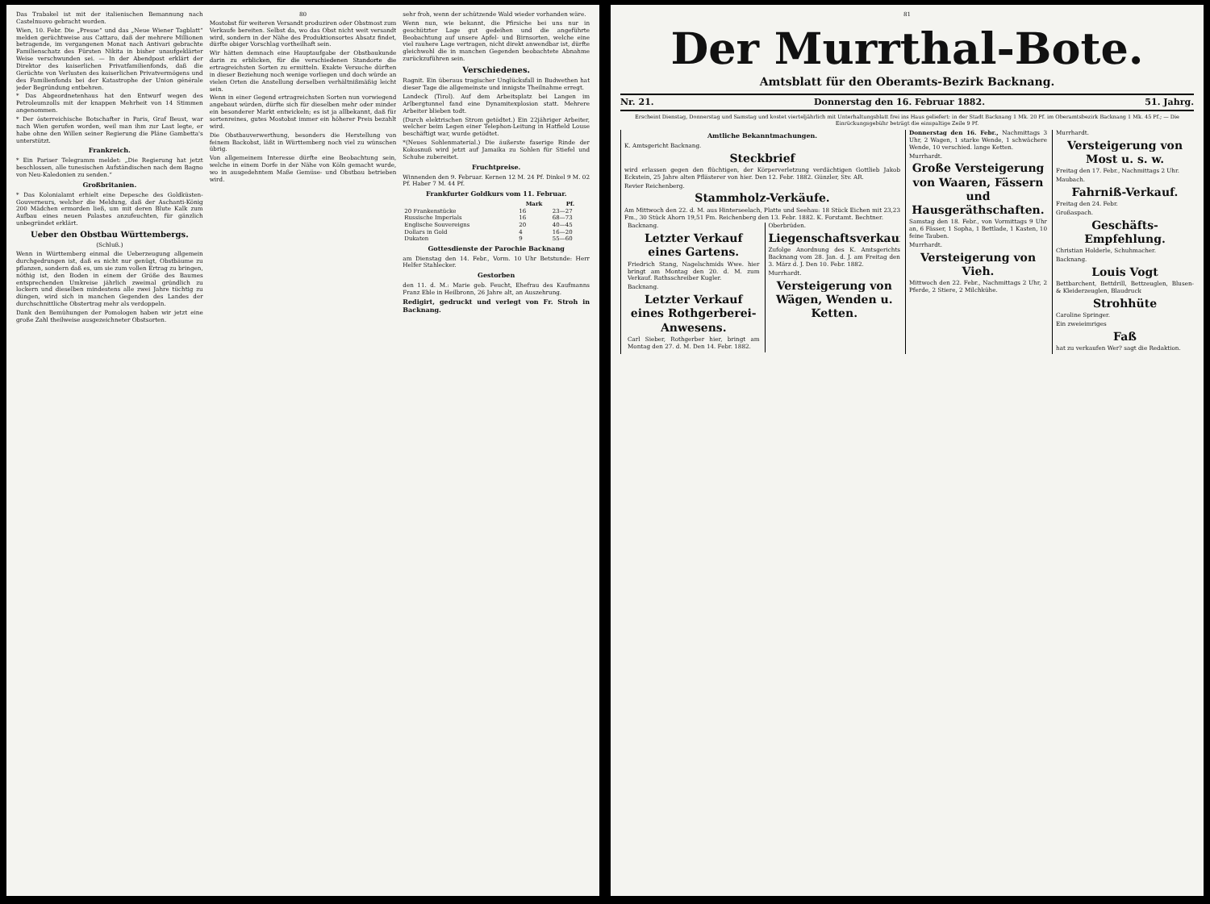Das Trabakel ist mit der italienischen Bemannung nach Castelnuovo gebracht worden.
Wien, 10. Febr. Die „Presse“ und das „Neue Wiener Tagblatt“ melden gerüchtweise aus Cattaro, daß der mehrere Millionen betragende, im vergangenen Monat nach Antivari gebrachte Familienschatz des Fürsten Nikita in bisher unaufgeklärter Weise verschwunden sei. — In der Abendpost erklärt der Direktor des kaiserlichen Privatfamilienfonds, daß die Gerüchte von Verlusten des kaiserlichen Privatvermögens und des Familienfonds bei der Katastrophe der Union générale jeder Begründung entbehren.
* Das Abgeordnetenhaus hat den Entwurf wegen des Petroleumzolls mit der knappen Mehrheit von 14 Stimmen angenommen.
* Der österreichische Botschafter in Paris, Graf Beust, war nach Wien gerufen worden, weil man ihm zur Last legte, er habe ohne den Willen seiner Regierung die Pläne Gambetta's unterstützt.
Frankreich.
* Ein Pariser Telegramm meldet: „Die Regierung hat jetzt beschlossen, alle tunesischen Aufständischen nach dem Bagno von Neu-Kaledonien zu senden.“
Großbritanien.
* Das Kolonialamt erhielt eine Depesche des Goldküsten-Gouverneurs, welcher die Meldung, daß der Aschanti-König 200 Mädchen ermorden ließ, um mit deren Blute Kalk zum Aufbau eines neuen Palastes anzufeuchten, für gänzlich unbegründet erklärt.
Ueber den Obstbau Württembergs.
(Schluß.)
Wenn in Württemberg einmal die Ueberzeugung allgemein durchgedrungen ist, daß es nicht nur genügt, Obstbäume zu pflanzen, sondern daß es, um sie zum vollen Ertrag zu bringen, nöthig ist, den Boden in einem der Größe des Baumes entsprechenden Umkreise jährlich zweimal gründlich zu lockern und dieselben mindestens alle zwei Jahre tüchtig zu düngen, wird sich in manchen Gegenden des Landes der durchschnittliche Obstertrag mehr als verdoppeln.
Dank den Bemühungen der Pomologen haben wir jetzt eine große Zahl theilweise ausgezeichneter Obstsorten.
80
Mostobst für weiteren Versandt produziren oder Obstmost zum Verkaufe bereiten. Selbst da, wo das Obst nicht weit versandt wird, sondern in der Nähe des Produktionsortes Absatz findet, dürfte obiger Vorschlag vortheilhaft sein.
Wir hätten demnach eine Hauptaufgabe der Obstbaukunde darin zu erblicken, für die verschiedenen Standorte die ertragreichsten Sorten zu ermitteln. Exakte Versuche dürften in dieser Beziehung noch wenige vorliegen und doch würde an vielen Orten die Anstellung derselben verhältnißmäßig leicht sein.
Wenn in einer Gegend ertragreichsten Sorten nun vorwiegend angebaut würden, dürfte sich für dieselben mehr oder minder ein besonderer Markt entwickeln; es ist ja allbekannt, daß für sortenreines, gutes Mostobst immer ein höherer Preis bezahlt wird.
Die Obstbauverwerthung, besonders die Herstellung von feinem Backobst, läßt in Württemberg noch viel zu wünschen übrig.
Von allgemeinem Interesse dürfte eine Beobachtung sein, welche in einem Dorfe in der Nähe von Köln gemacht wurde, wo in ausgedehntem Maße Gemüse- und Obstbau betrieben wird.
sehr froh, wenn der schützende Wald wieder vorhanden wäre.
Wenn nun, wie bekannt, die Pfirsiche bei uns nur in geschützter Lage gut gedeihen und die angeführte Beobachtung auf unsere Apfel- und Birnsorten, welche eine viel rauhere Lage vertragen, nicht direkt anwendbar ist, dürfte gleichwohl die in manchen Gegenden beobachtete Abnahme zurückzuführen sein.
Verschiedenes.
Ragnit. Ein überaus tragischer Unglücksfall in Budwethen hat dieser Tage die allgemeinste und innigste Theilnahme erregt.
Landeck (Tirol). Auf dem Arbeitsplatz bei Langen im Arlbergtunnel fand eine Dynamitexplosion statt. Mehrere Arbeiter blieben todt.
(Durch elektrischen Strom getödtet.) Ein 22jähriger Arbeiter, welcher beim Legen einer Telephon-Leitung in Hatfield Louse beschäftigt war, wurde getödtet.
*(Neues Sohlenmaterial.) Die äußerste faserige Rinde der Kokosnuß wird jetzt auf Jamaika zu Sohlen für Stiefel und Schuhe zubereitet.
Fruchtpreise.
Winnenden den 9. Februar. Kernen 12 M. 24 Pf. Dinkel 9 M. 02 Pf. Haber 7 M. 44 Pf.
Frankfurter Goldkurs vom 11. Februar.
| | Mark | Pf. |
| --- | --- | --- |
| 20 Frankenstücke | 16 | 23—27 |
| Russische Imperials | 16 | 68—73 |
| Englische Souvereigns | 20 | 40—45 |
| Dollars in Gold | 4 | 16—20 |
| Dukaten | 9 | 55—60 |
Gottesdienste der Parochie Backnang
am Dienstag den 14. Febr., Vorm. 10 Uhr Betstunde: Herr Helfer Stahlecker.
Gestorben
den 11. d. M.: Marie geb. Feucht, Ehefrau des Kaufmanns Franz Eble in Heilbronn, 26 Jahre alt, an Auszehrung.
Redigirt, gedruckt und verlegt von Fr. Stroh in Backnang.
81
Der Murrthal-Bote.
Amtsblatt für den Oberamts-Bezirk Backnang.
Nr. 21. Donnerstag den 16. Februar 1882. 51. Jahrg.
Erscheint Dienstag, Donnerstag und Samstag und kostet vierteljährlich mit Unterhaltungsblatt frei ins Haus geliefert: in der Stadt Backnang 1 Mk. 20 Pf. im Oberamtsbezirk Backnang 1 Mk. 45 Pf.; — Die Einrückungsgebühr beträgt die einspaltige Zeile 9 Pf.
Amtliche Bekanntmachungen.
K. Amtsgericht Backnang.
Steckbrief
wird erlassen gegen den flüchtigen, der Körperverletzung verdächtigen Gottlieb Jakob Eckstein, 25 Jahre alten Pflästerer von hier. Den 12. Febr. 1882. Günzler, Stv. AR.
Revier Reichenberg.
Stammholz-Verkäufe.
Am Mittwoch den 22. d. M. aus Hinterseelach, Platte und Seehau: 18 Stück Eichen mit 23,23 Fm., 30 Stück Ahorn 19,51 Fm. Reichenberg den 13. Febr. 1882. K. Forstamt. Bechtner.
Backnang.
Letzter Verkauf eines Gartens.
Friedrich Stang, Nagelschmids Wwe. hier bringt am Montag den 20. d. M. zum Verkauf. Rathsschreiber Kugler.
Backnang.
Letzter Verkauf eines Rothgerberei-Anwesens.
Carl Sieber, Rothgerber hier, bringt am Montag den 27. d. M. Den 14. Febr. 1882.
Oberbrüden.
Liegenschaftsverkauf.
Zufolge Anordnung des K. Amtsgerichts Backnang vom 28. Jan. d. J. am Freitag den 3. März d. J. Den 10. Febr. 1882.
Murrhardt.
Versteigerung von Wägen, Wenden u. Ketten.
Donnerstag den 16. Febr., Nachmittags 3 Uhr, 2 Wagen, 1 starke Wende, 1 schwächere Wende, 10 verschied. lange Ketten.
Murrhardt.
Große Versteigerung von Waaren, Fässern und Hausgeräthschaften.
Samstag den 18. Febr., von Vormittags 9 Uhr an, 6 Fässer, 1 Sopha, 1 Bettlade, 1 Kasten, 10 feine Tauben.
Murrhardt.
Versteigerung von Vieh.
Mittwoch den 22. Febr., Nachmittags 2 Uhr, 2 Pferde, 2 Stiere, 2 Milchkühe.
Murrhardt.
Versteigerung von Most u. s. w.
Freitag den 17. Febr., Nachmittags 2 Uhr.
Maubach.
Fahrniß-Verkauf.
Freitag den 24. Febr.
Großaspach.
Geschäfts-Empfehlung.
Christian Holderle, Schuhmacher.
Backnang.
Louis Vogt
Bettbarchent, Bettdrill, Bettzeuglen, Blusen- & Kleiderzeuglen, Blaudruck
Strohhüte
Caroline Springer.
Ein zweieimriges
Faß
hat zu verkaufen Wer? sagt die Redaktion.